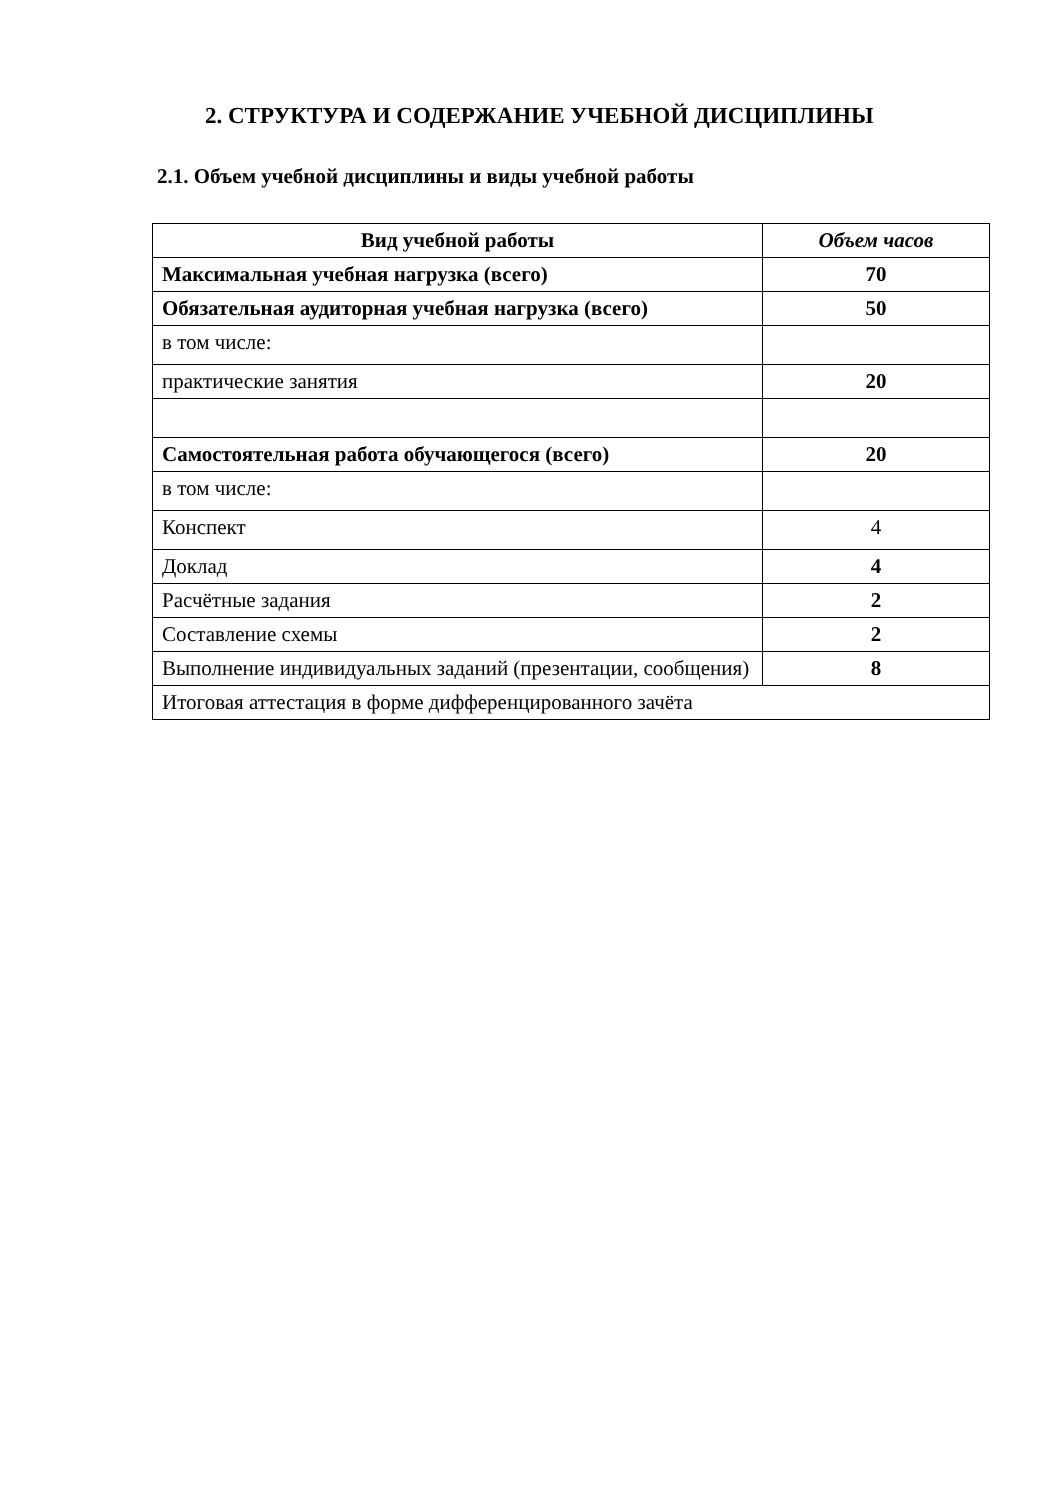2. СТРУКТУРА И СОДЕРЖАНИЕ УЧЕБНОЙ ДИСЦИПЛИНЫ
2.1. Объем учебной дисциплины и виды учебной работы
| Вид учебной работы | Объем часов |
| --- | --- |
| Максимальная учебная нагрузка (всего) | 70 |
| Обязательная аудиторная учебная нагрузка (всего) | 50 |
| в том числе: | |
| практические занятия | 20 |
| Самостоятельная работа обучающегося (всего) | 20 |
| в том числе: | |
| Конспект | 4 |
| Доклад | 4 |
| Расчётные задания | 2 |
| Составление схемы | 2 |
| Выполнение индивидуальных заданий (презентации, сообщения) | 8 |
| Итоговая аттестация в форме дифференцированного зачёта | |